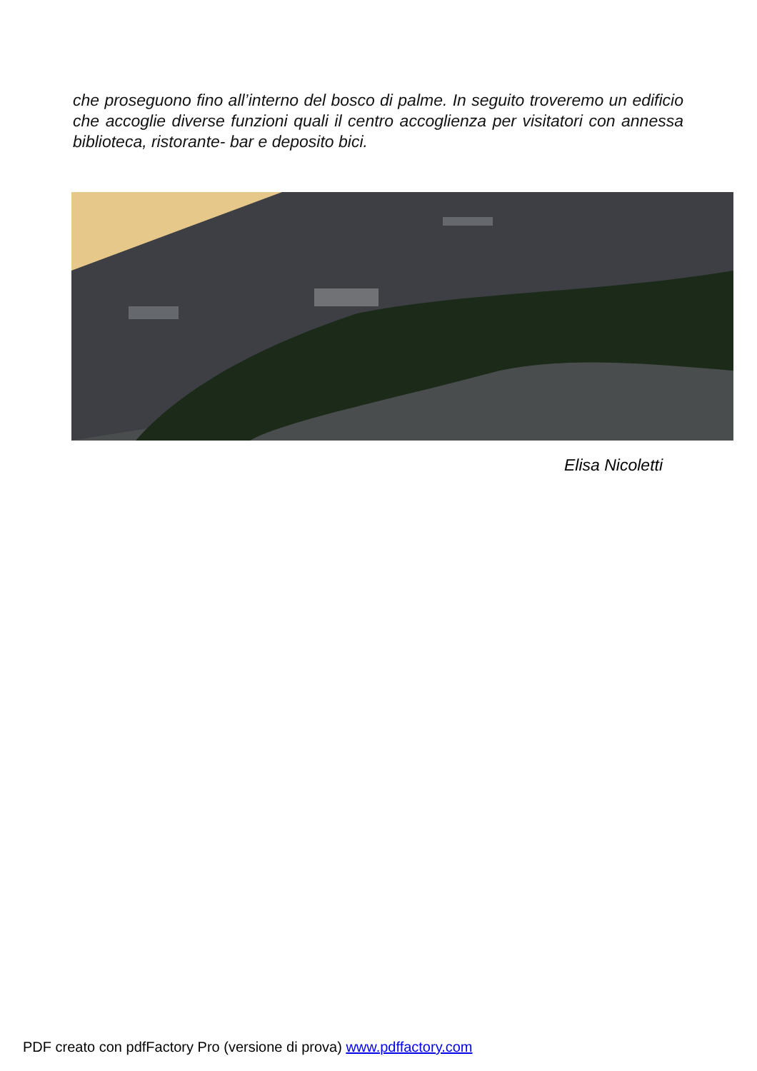che proseguono fino all’interno del bosco di palme. In seguito troveremo un edificio che accoglie diverse funzioni quali il centro accoglienza per visitatori con annessa biblioteca, ristorante- bar e deposito bici.
Elisa Nicoletti
PDF creato con pdfFactory Pro (versione di prova) www.pdffactory.com